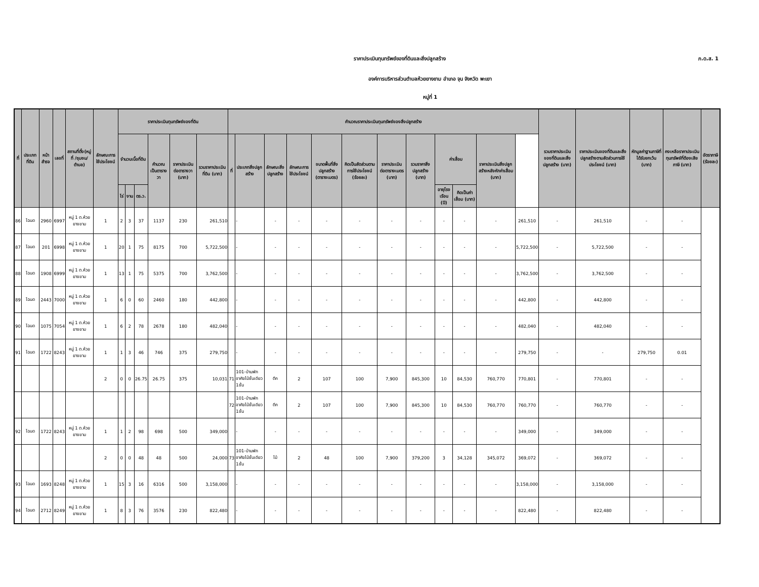ราคาประเมินทุนทรัพย์ของที่ดินและสิ่งปลูกสร้าง
ภ.ด.ส. 1
องค์การบริหารส่วนตำบลห้วยยางขาม อำเภอ จุน จังหวัด พะเยา
หมู่ที่ 1
| ที่ | ประเภทที่ดิน | หน้าสำรจ | เลขที่ | สถานที่ตั้ง(หมู่ที่ /ชุมชน/ ตำบล) | ลักษณะการใช้ประโยชน์ | ราคาประเมินทุนทรัพย์ของที่ดิน | | | | | | คำนวณราคาประเมินทุนทรัพย์ของสิ่งปลูกสร้าง | | | | | | | | | | | | รวมราคาประเมินของที่ดินและสิ่งปลูกสร้าง (บาท) | ราคาประเมินของที่ดินและสิ่งปลูกสร้างตามสัดส่วนการใช้ประโยชน์ (บาท) | หักมูลค่าฐานภาษีที่ได้รับยกเว้น (บาท) | คงเหลือราคาประเมินทุนทรัพย์ที่ต้องเสียภาษี (บาท) | อัตราภาษี (ร้อยละ) |
| --- | --- | --- | --- | --- | --- | --- | --- | --- | --- | --- | --- | --- | --- | --- | --- | --- | --- | --- | --- | --- | --- | --- | --- | --- | --- | --- | --- | --- |
| | | | | | | จำนวนเนื้อที่ดิน | | | คำนวณเป็นตารางวา | ราคาประเมินต่อตารางวา (บาท) | รวมราคาประเมินที่ดิน (บาท) | ที่ | ประเภทสิ่งปลูกสร้าง | ลักษณะสิ่งปลูกสร้าง | ลักษณะการใช้ประโยชน์ | ขนาดพื้นที่สิ่งปลูกสร้าง (ตารางเมตร) | คิดเป็นสัดส่วนตามการใช้ประโยชน์ (ร้อยละ) | ราคาประเมินต่อตารางเมตร (บาท) | รวมราคาสิ่งปลูกสร้าง (บาท) | ค่าเสื่อม | | ราคาประเมินสิ่งปลูกสร้างหลังหักค่าเสื่อม (บาท) | | | | | | |
| | | | | | | ไร่ | งาน | ตร.ว. | | | | | | | | | | | | อายุโรงเรือน (ปี) | คิดเป็นค่าเสื่อม (บาท) | | | | | | | |
| 86 | โฉนด | 2960 | 6997 | หมู่ 1 ต.ห้วยยางขาม | 1 | 2 | 3 | 37 | 1137 | 230 | 261,510 | | - | - | - | - | - | - | - | - | - | - | 261,510 | - | 261,510 | - | - | |
| 87 | โฉนด | 201 | 6998 | หมู่ 1 ต.ห้วยยางขาม | 1 | 20 | 1 | 75 | 8175 | 700 | 5,722,500 | | - | - | - | - | - | - | - | - | - | - | 5,722,500 | - | 5,722,500 | - | - | |
| 88 | โฉนด | 1908 | 6999 | หมู่ 1 ต.ห้วยยางขาม | 1 | 13 | 1 | 75 | 5375 | 700 | 3,762,500 | | - | - | - | - | - | - | - | - | - | - | 3,762,500 | - | 3,762,500 | - | - | |
| 89 | โฉนด | 2443 | 7000 | หมู่ 1 ต.ห้วยยางขาม | 1 | 6 | 0 | 60 | 2460 | 180 | 442,800 | | - | - | - | - | - | - | - | - | - | - | 442,800 | - | 442,800 | - | - | |
| 90 | โฉนด | 1075 | 7054 | หมู่ 1 ต.ห้วยยางขาม | 1 | 6 | 2 | 78 | 2678 | 180 | 482,040 | | - | - | - | - | - | - | - | - | - | - | 482,040 | - | 482,040 | - | - | |
| 91 | โฉนด | 1722 | 8243 | หมู่ 1 ต.ห้วยยางขาม | 1 | 1 | 3 | 46 | 746 | 375 | 279,750 | | - | - | - | - | - | - | - | - | - | - | 279,750 | - | - | 279,750 | 0.01 | |
| | | | | | 2 | 0 | 0 | 26.75 | 26.75 | 375 | 10,031 | 71 | 101-บ้านพักอาศัยไม้ชั้นเดียว 1ชั้น | ตึก | 2 | 107 | 100 | 7,900 | 845,300 | 10 | 84,530 | 760,770 | 770,801 | - | 770,801 | - | - | |
| | | | | | | | | | | | | 72 | 101-บ้านพักอาศัยไม้ชั้นเดียว 1ชั้น | ตึก | 2 | 107 | 100 | 7,900 | 845,300 | 10 | 84,530 | 760,770 | 760,770 | - | 760,770 | - | - | |
| 92 | โฉนด | 1722 | 8243 | หมู่ 1 ต.ห้วยยางขาม | 1 | 1 | 2 | 98 | 698 | 500 | 349,000 | | - | - | - | - | - | - | - | - | - | - | 349,000 | - | 349,000 | - | - | |
| | | | | | 2 | 0 | 0 | 48 | 48 | 500 | 24,000 | 73 | 101-บ้านพักอาศัยไม้ชั้นเดียว 1ชั้น | ไม้ | 2 | 48 | 100 | 7,900 | 379,200 | 3 | 34,128 | 345,072 | 369,072 | - | 369,072 | - | - | |
| 93 | โฉนด | 1693 | 8248 | หมู่ 1 ต.ห้วยยางขาม | 1 | 15 | 3 | 16 | 6316 | 500 | 3,158,000 | | - | - | - | - | - | - | - | - | - | - | 3,158,000 | - | 3,158,000 | - | - | |
| 94 | โฉนด | 2712 | 8249 | หมู่ 1 ต.ห้วยยางขาม | 1 | 8 | 3 | 76 | 3576 | 230 | 822,480 | | - | - | - | - | - | - | - | - | - | - | 822,480 | - | 822,480 | - | - | |